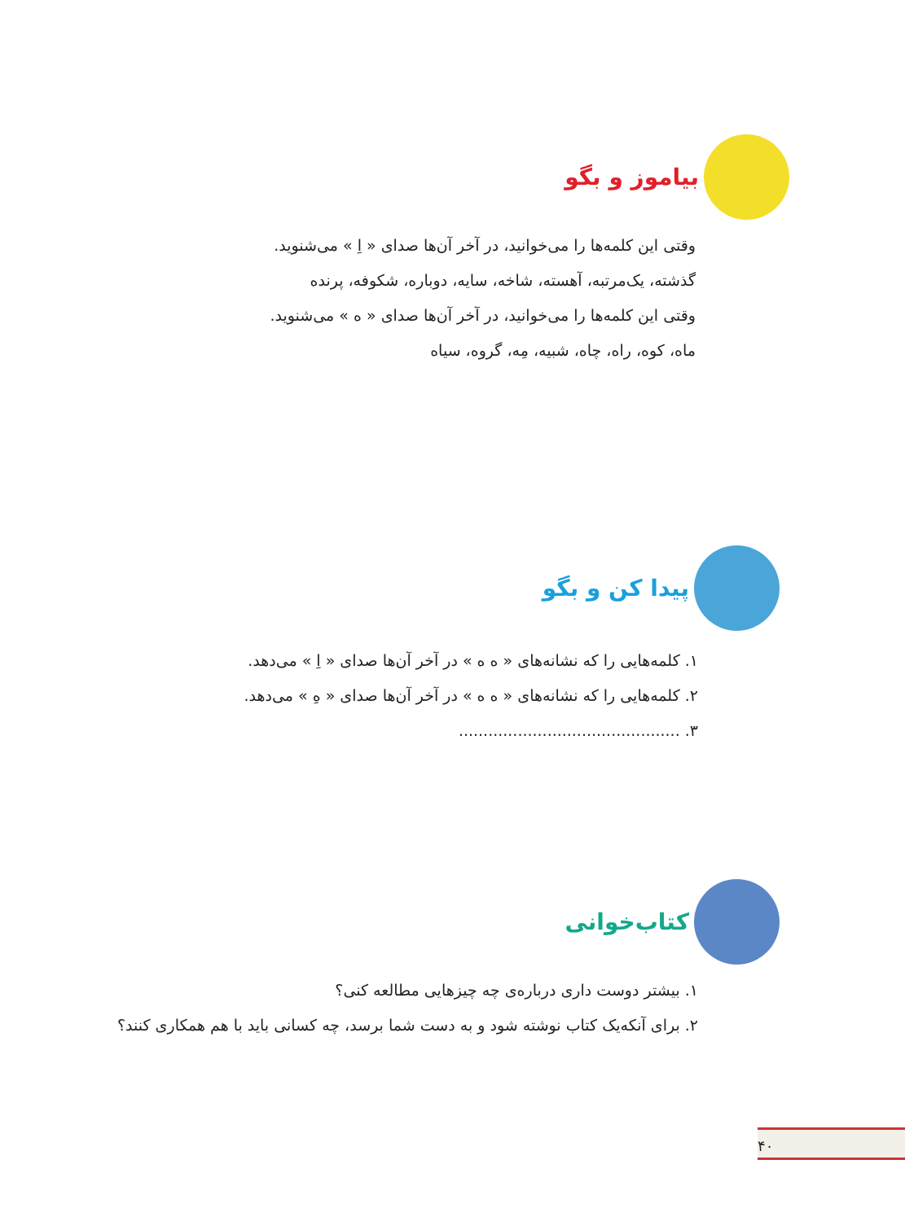بیاموز و بگو
وقتی این کلمه‌ها را می‌خوانید، در آخر آن‌ها صدای « اِ » می‌شنوید.
گذشته، یک‌مرتبه، آهسته، شاخه، سایه، دوباره، شکوفه، پرنده
وقتی این کلمه‌ها را می‌خوانید، در آخر آن‌ها صدای « ه » می‌شنوید.
ماه، کوه، راه، چاه، شبیه، مِه، گروه، سیاه
پیدا کن و بگو
۱. کلمه‌هایی را که نشانه‌های « ه ه » در آخر آن‌ها صدای « اِ » می‌دهد.
۲. کلمه‌هایی را که نشانه‌های « ه ه » در آخر آن‌ها صدای « هِ » می‌دهد.
۳. .............................................
کتاب‌خوانی
۱. بیشتر دوست داری درباره‌ی چه چیزهایی مطالعه کنی؟
۲. برای آنکه‌یک کتاب نوشته شود و به دست شما برسد، چه کسانی باید با هم همکاری کنند؟
۴۰